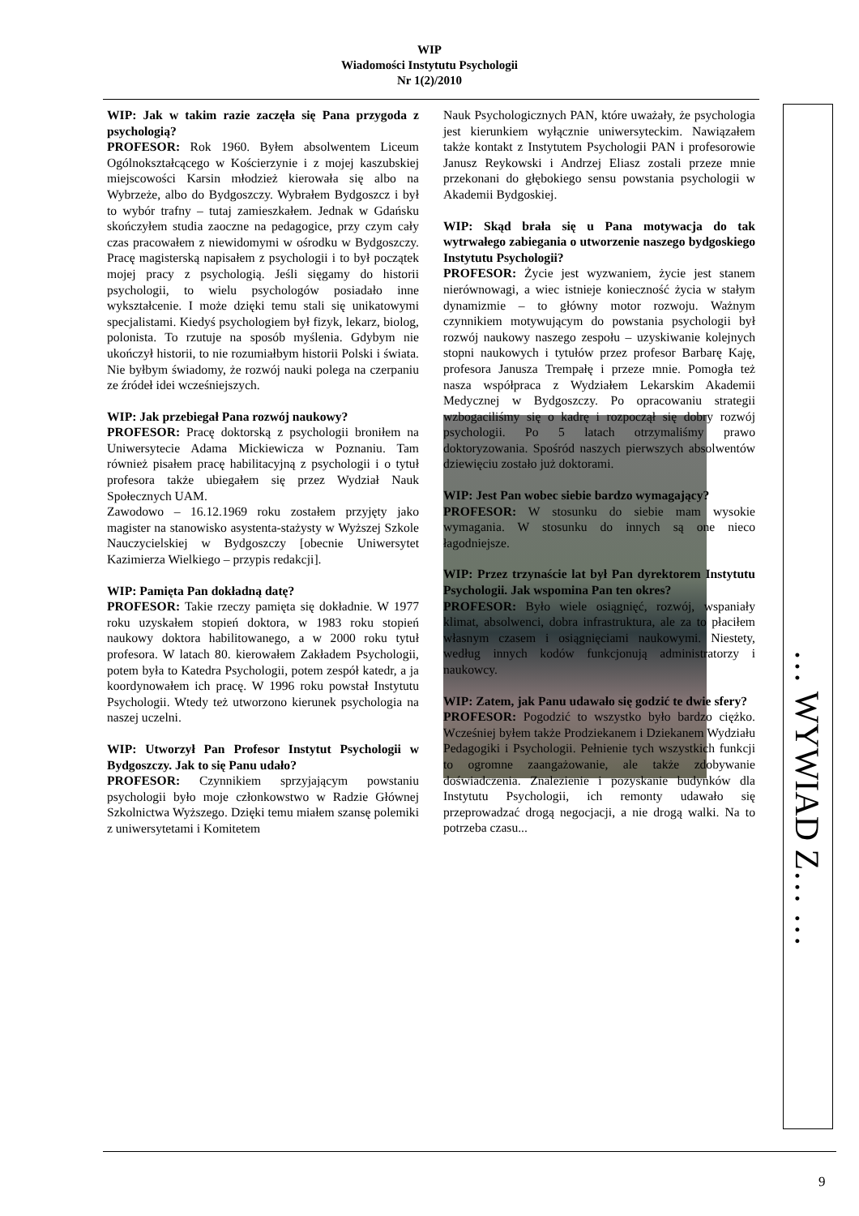WIP
Wiadomości Instytutu Psychologii
Nr 1(2)/2010
… WYWIAD Z… …
WIP: Jak w takim razie zaczęła się Pana przygoda z psychologią?
PROFESOR: Rok 1960. Byłem absolwentem Liceum Ogólnokształcącego w Kościerzynie i z mojej kaszubskiej miejscowości Karsin młodzież kierowała się albo na Wybrzeże, albo do Bydgoszczy. Wybrałem Bydgoszcz i był to wybór trafny – tutaj zamieszkałem. Jednak w Gdańsku skończyłem studia zaoczne na pedagogice, przy czym cały czas pracowałem z niewidomymi w ośrodku w Bydgoszczy. Pracę magisterską napisałem z psychologii i to był początek mojej pracy z psychologią. Jeśli sięgamy do historii psychologii, to wielu psychologów posiadało inne wykształcenie. I może dzięki temu stali się unikatowymi specjalistami. Kiedyś psychologiem był fizyk, lekarz, biolog, polonista. To rzutuje na sposób myślenia. Gdybym nie ukończył historii, to nie rozumiałbym historii Polski i świata. Nie byłbym świadomy, że rozwój nauki polega na czerpaniu ze źródeł idei wcześniejszych.
WIP: Jak przebiegał Pana rozwój naukowy?
PROFESOR: Pracę doktorską z psychologii broniłem na Uniwersytecie Adama Mickiewicza w Poznaniu. Tam również pisałem pracę habilitacyjną z psychologii i o tytuł profesora także ubiegałem się przez Wydział Nauk Społecznych UAM.
Zawodowo – 16.12.1969 roku zostałem przyjęty jako magister na stanowisko asystenta-stażysty w Wyższej Szkole Nauczycielskiej w Bydgoszczy [obecnie Uniwersytet Kazimierza Wielkiego – przypis redakcji].
WIP: Pamięta Pan dokładną datę?
PROFESOR: Takie rzeczy pamięta się dokładnie. W 1977 roku uzyskałem stopień doktora, w 1983 roku stopień naukowy doktora habilitowanego, a w 2000 roku tytuł profesora. W latach 80. kierowałem Zakładem Psychologii, potem była to Katedra Psychologii, potem zespół katedr, a ja koordynowałem ich pracę. W 1996 roku powstał Instytutu Psychologii. Wtedy też utworzono kierunek psychologia na naszej uczelni.
WIP: Utworzył Pan Profesor Instytut Psychologii w Bydgoszczy. Jak to się Panu udało?
PROFESOR: Czynnikiem sprzyjającym powstaniu psychologii było moje członkowstwo w Radzie Głównej Szkolnictwa Wyższego. Dzięki temu miałem szansę polemiki z uniwersytetami i Komitetem
Nauk Psychologicznych PAN, które uważały, że psychologia jest kierunkiem wyłącznie uniwersyteckim. Nawiązałem także kontakt z Instytutem Psychologii PAN i profesorowie Janusz Reykowski i Andrzej Eliasz zostali przeze mnie przekonani do głębokiego sensu powstania psychologii w Akademii Bydgoskiej.
WIP: Skąd brała się u Pana motywacja do tak wytrwałego zabiegania o utworzenie naszego bydgoskiego Instytutu Psychologii?
PROFESOR: Życie jest wyzwaniem, życie jest stanem nierównowagi, a wiec istnieje konieczność życia w stałym dynamizmie – to główny motor rozwoju. Ważnym czynnikiem motywującym do powstania psychologii był rozwój naukowy naszego zespołu – uzyskiwanie kolejnych stopni naukowych i tytułów przez profesor Barbarę Kaję, profesora Janusza Trempałę i przeze mnie. Pomogła też nasza współpraca z Wydziałem Lekarskim Akademii Medycznej w Bydgoszczy. Po opracowaniu strategii wzbogaciliśmy się o kadrę i rozpoczął się dobry rozwój psychologii. Po 5 latach otrzymaliśmy prawo doktoryzowania. Spośród naszych pierwszych absolwentów dziewięciu zostało już doktorami.
WIP: Jest Pan wobec siebie bardzo wymagający?
PROFESOR: W stosunku do siebie mam wysokie wymagania. W stosunku do innych są one nieco łagodniejsze.
WIP: Przez trzynaście lat był Pan dyrektorem Instytutu Psychologii. Jak wspomina Pan ten okres?
PROFESOR: Było wiele osiągnięć, rozwój, wspaniały klimat, absolwenci, dobra infrastruktura, ale za to płaciłem własnym czasem i osiągnięciami naukowymi. Niestety, według innych kodów funkcjonują administratorzy i naukowcy.
WIP: Zatem, jak Panu udawało się godzić te dwie sfery?
PROFESOR: Pogodzić to wszystko było bardzo ciężko. Wcześniej byłem także Prodziekanem i Dziekanem Wydziału Pedagogiki i Psychologii. Pełnienie tych wszystkich funkcji to ogromne zaangażowanie, ale także zdobywanie doświadczenia. Znalezienie i pozyskanie budynków dla Instytutu Psychologii, ich remonty udawało się przeprowadzać drogą negocjacji, a nie drogą walki. Na to potrzeba czasu...
9